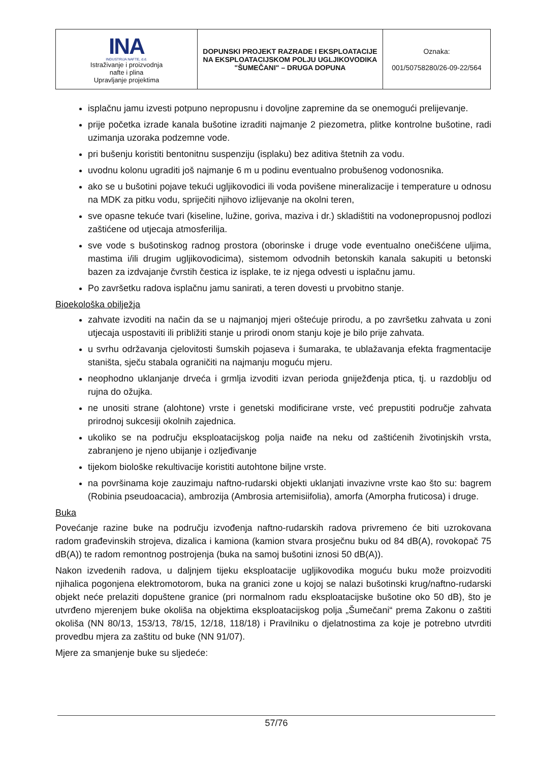| INA INDUSTRIJA NAFTE, d.d. Istraživanje i proizvodnja nafte i plina Upravljanje projektima | DOPUNSKI PROJEKT RAZRADE I EKSPLOATACIJE NA EKSPLOATACIJSKOM POLJU UGLJIKOVODIKA "ŠUMEČANI" – DRUGA DOPUNA | Oznaka: 001/50758280/26-09-22/564 |
isplačnu jamu izvesti potpuno nepropusnu i dovoljne zapremine da se onemogući prelijevanje.
prije početka izrade kanala bušotine izraditi najmanje 2 piezometra, plitke kontrolne bušotine, radi uzimanja uzoraka podzemne vode.
pri bušenju koristiti bentonitnu suspenziju (isplaku) bez aditiva štetnih za vodu.
uvodnu kolonu ugraditi još najmanje 6 m u podinu eventualno probušenog vodonosnika.
ako se u bušotini pojave tekući ugljikovodici ili voda povišene mineralizacije i temperature u odnosu na MDK za pitku vodu, spriječiti njihovo izlijevanje na okolni teren,
sve opasne tekuće tvari (kiseline, lužine, goriva, maziva i dr.) skladištiti na vodonepropusnoj podlozi zaštićene od utjecaja atmosferilija.
sve vode s bušotinskog radnog prostora (oborinske i druge vode eventualno onečišćene uljima, mastima i/ili drugim ugljikovodicima), sistemom odvodnih betonskih kanala sakupiti u betonski bazen za izdvajanje čvrstih čestica iz isplake, te iz njega odvesti u isplačnu jamu.
Po završetku radova isplačnu jamu sanirati, a teren dovesti u prvobitno stanje.
Bioekološka obilježja
zahvate izvoditi na način da se u najmanjoj mjeri oštećuje prirodu, a po završetku zahvata u zoni utjecaja uspostaviti ili približiti stanje u prirodi onom stanju koje je bilo prije zahvata.
u svrhu održavanja cjelovitosti šumskih pojaseva i šumaraka, te ublažavanja efekta fragmentacije staništa, sječu stabala ograničiti na najmanju moguću mjeru.
neophodno uklanjanje drveća i grmlja izvoditi izvan perioda gniježđenja ptica, tj. u razdoblju od rujna do ožujka.
ne unositi strane (alohtone) vrste i genetski modificirane vrste, već prepustiti područje zahvata prirodnoj sukcesiji okolnih zajednica.
ukoliko se na području eksploatacijskog polja naiđe na neku od zaštićenih životinjskih vrsta, zabranjeno je njeno ubijanje i ozljeđivanje
tijekom biološke rekultivacije koristiti autohtone biljne vrste.
na površinama koje zauzimaju naftno-rudarski objekti uklanjati invazivne vrste kao što su: bagrem (Robinia pseudoacacia), ambrozija (Ambrosia artemisiifolia), amorfa (Amorpha fruticosa) i druge.
Buka
Povećanje razine buke na području izvođenja naftno-rudarskih radova privremeno će biti uzrokovana radom građevinskih strojeva, dizalica i kamiona (kamion stvara prosječnu buku od 84 dB(A), rovokopač 75 dB(A)) te radom remontnog postrojenja (buka na samoj bušotini iznosi 50 dB(A)).
Nakon izvedenih radova, u daljnjem tijeku eksploatacije ugljikovodika moguću buku može proizvoditi njihalica pogonjena elektromotorom, buka na granici zone u kojoj se nalazi bušotinski krug/naftno-rudarski objekt neće prelaziti dopuštene granice (pri normalnom radu eksploatacijske bušotine oko 50 dB), što je utvrđeno mjerenjem buke okoliša na objektima eksploatacijskog polja „Šumečani“ prema Zakonu o zaštiti okoliša (NN 80/13, 153/13, 78/15, 12/18, 118/18) i Pravilniku o djelatnostima za koje je potrebno utvrditi provedbu mjera za zaštitu od buke (NN 91/07).
Mjere za smanjenje buke su sljedeće:
57/76